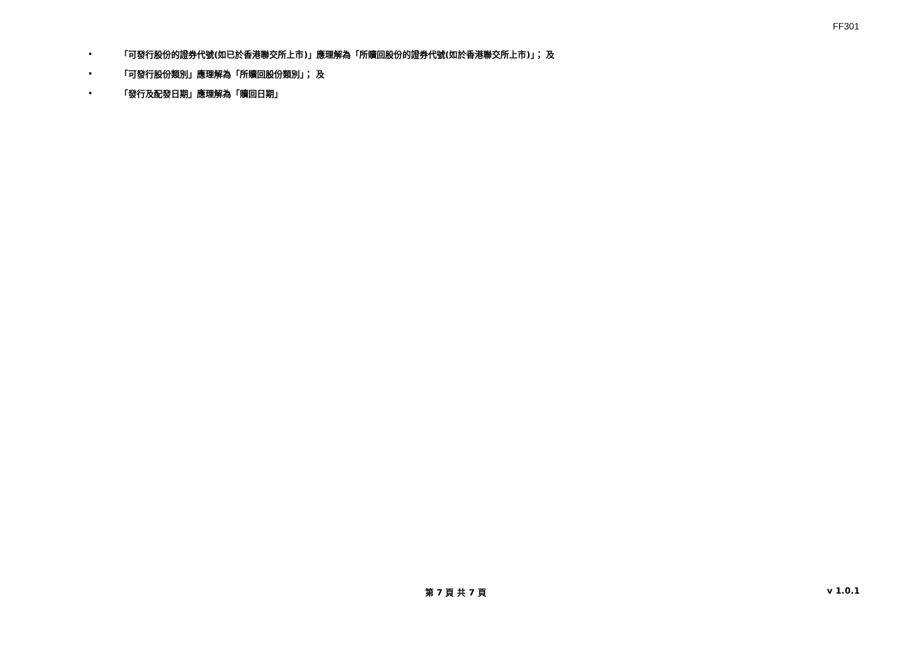FF301
• 「可發行股份的證券代號(如已於香港聯交所上市)」應理解為「所贖回股份的證券代號(如於香港聯交所上市)」； 及
• 「可發行股份類別」應理解為「所贖回股份類別」； 及
• 「發行及配發日期」應理解為「贖回日期」
第 7 頁 共 7 頁 v 1.0.1